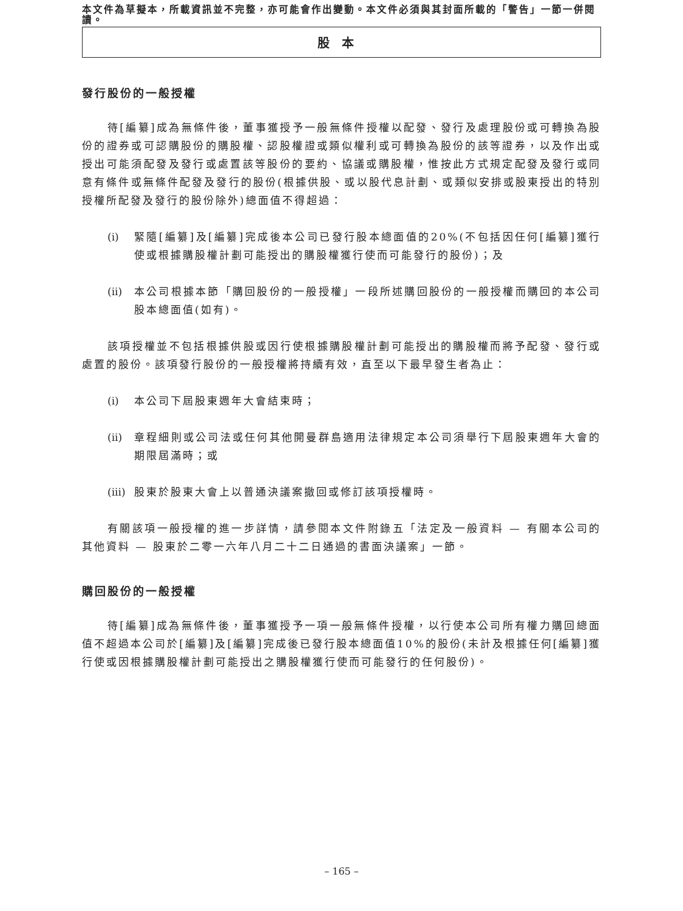本文件為草擬本，所載資訊並不完整，亦可能會作出變動。本文件必須與其封面所載的「警告」一節一併閱讀。
股本
發行股份的一般授權
待[編纂]成為無條件後，董事獲授予一般無條件授權以配發、發行及處理股份或可轉換為股份的證券或可認購股份的購股權、認股權證或類似權利或可轉換為股份的該等證券，以及作出或授出可能須配發及發行或處置該等股份的要約、協議或購股權，惟按此方式規定配發及發行或同意有條件或無條件配發及發行的股份(根據供股、或以股代息計劃、或類似安排或股東授出的特別授權所配發及發行的股份除外)總面值不得超過：
(i) 緊隨[編纂]及[編纂]完成後本公司已發行股本總面值的20%(不包括因任何[編纂]獲行使或根據購股權計劃可能授出的購股權獲行使而可能發行的股份)；及
(ii) 本公司根據本節「購回股份的一般授權」一段所述購回股份的一般授權而購回的本公司股本總面值(如有)。
該項授權並不包括根據供股或因行使根據購股權計劃可能授出的購股權而將予配發、發行或處置的股份。該項發行股份的一般授權將持續有效，直至以下最早發生者為止：
(i) 本公司下屆股東週年大會結束時；
(ii) 章程細則或公司法或任何其他開曼群島適用法律規定本公司須舉行下屆股東週年大會的期限屆滿時；或
(iii) 股東於股東大會上以普通決議案撤回或修訂該項授權時。
有關該項一般授權的進一步詳情，請參閱本文件附錄五「法定及一般資料 — 有關本公司的其他資料 — 股東於二零一六年八月二十二日通過的書面決議案」一節。
購回股份的一般授權
待[編纂]成為無條件後，董事獲授予一項一般無條件授權，以行使本公司所有權力購回總面值不超過本公司於[編纂]及[編纂]完成後已發行股本總面值10%的股份(未計及根據任何[編纂]獲行使或因根據購股權計劃可能授出之購股權獲行使而可能發行的任何股份)。
– 165 –